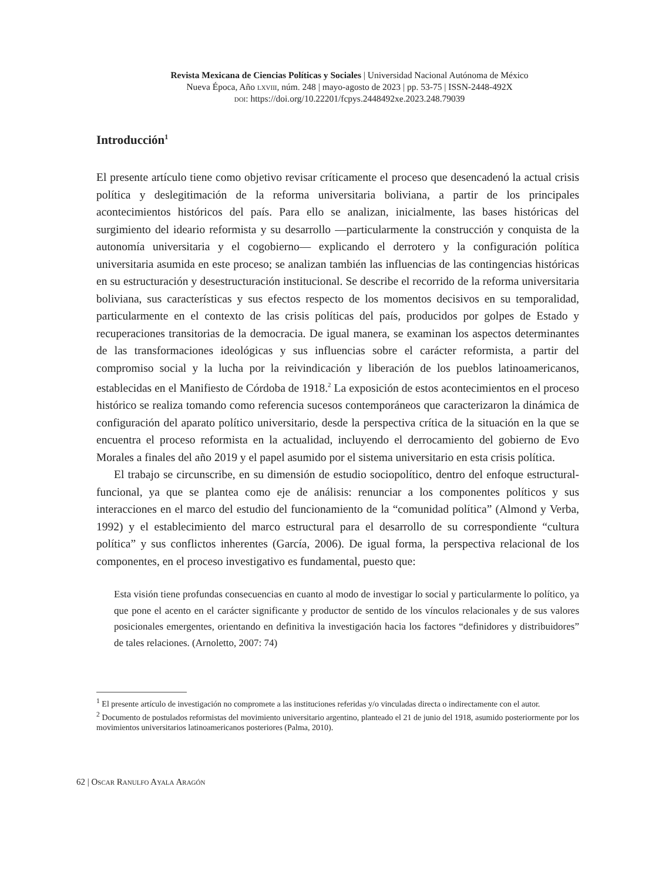Revista Mexicana de Ciencias Políticas y Sociales | Universidad Nacional Autónoma de México
Nueva Época, Año lxviii, núm. 248 | mayo-agosto de 2023 | pp. 53-75 | ISSN-2448-492X
doi: https://doi.org/10.22201/fcpys.2448492xe.2023.248.79039
Introducción<sup>1</sup>
El presente artículo tiene como objetivo revisar críticamente el proceso que desencadenó la actual crisis política y deslegitimación de la reforma universitaria boliviana, a partir de los principales acontecimientos históricos del país. Para ello se analizan, inicialmente, las bases históricas del surgimiento del ideario reformista y su desarrollo —particularmente la construcción y conquista de la autonomía universitaria y el cogobierno— explicando el derrotero y la configuración política universitaria asumida en este proceso; se analizan también las influencias de las contingencias históricas en su estructuración y desestructuración institucional. Se describe el recorrido de la reforma universitaria boliviana, sus características y sus efectos respecto de los momentos decisivos en su temporalidad, particularmente en el contexto de las crisis políticas del país, producidos por golpes de Estado y recuperaciones transitorias de la democracia. De igual manera, se examinan los aspectos determinantes de las transformaciones ideológicas y sus influencias sobre el carácter reformista, a partir del compromiso social y la lucha por la reivindicación y liberación de los pueblos latinoamericanos, establecidas en el Manifiesto de Córdoba de 1918.<sup>2</sup> La exposición de estos acontecimientos en el proceso histórico se realiza tomando como referencia sucesos contemporáneos que caracterizaron la dinámica de configuración del aparato político universitario, desde la perspectiva crítica de la situación en la que se encuentra el proceso reformista en la actualidad, incluyendo el derrocamiento del gobierno de Evo Morales a finales del año 2019 y el papel asumido por el sistema universitario en esta crisis política.
El trabajo se circunscribe, en su dimensión de estudio sociopolítico, dentro del enfoque estructural-funcional, ya que se plantea como eje de análisis: renunciar a los componentes políticos y sus interacciones en el marco del estudio del funcionamiento de la “comunidad política” (Almond y Verba, 1992) y el establecimiento del marco estructural para el desarrollo de su correspondiente “cultura política” y sus conflictos inherentes (García, 2006). De igual forma, la perspectiva relacional de los componentes, en el proceso investigativo es fundamental, puesto que:
Esta visión tiene profundas consecuencias en cuanto al modo de investigar lo social y particularmente lo político, ya que pone el acento en el carácter significante y productor de sentido de los vínculos relacionales y de sus valores posicionales emergentes, orientando en definitiva la investigación hacia los factores “definidores y distribuidores” de tales relaciones. (Arnoletto, 2007: 74)
<sup>1</sup> El presente artículo de investigación no compromete a las instituciones referidas y/o vinculadas directa o indirectamente con el autor.
<sup>2</sup> Documento de postulados reformistas del movimiento universitario argentino, planteado el 21 de junio del 1918, asumido posteriormente por los movimientos universitarios latinoamericanos posteriores (Palma, 2010).
62 | Oscar Ranulfo Ayala Aragón